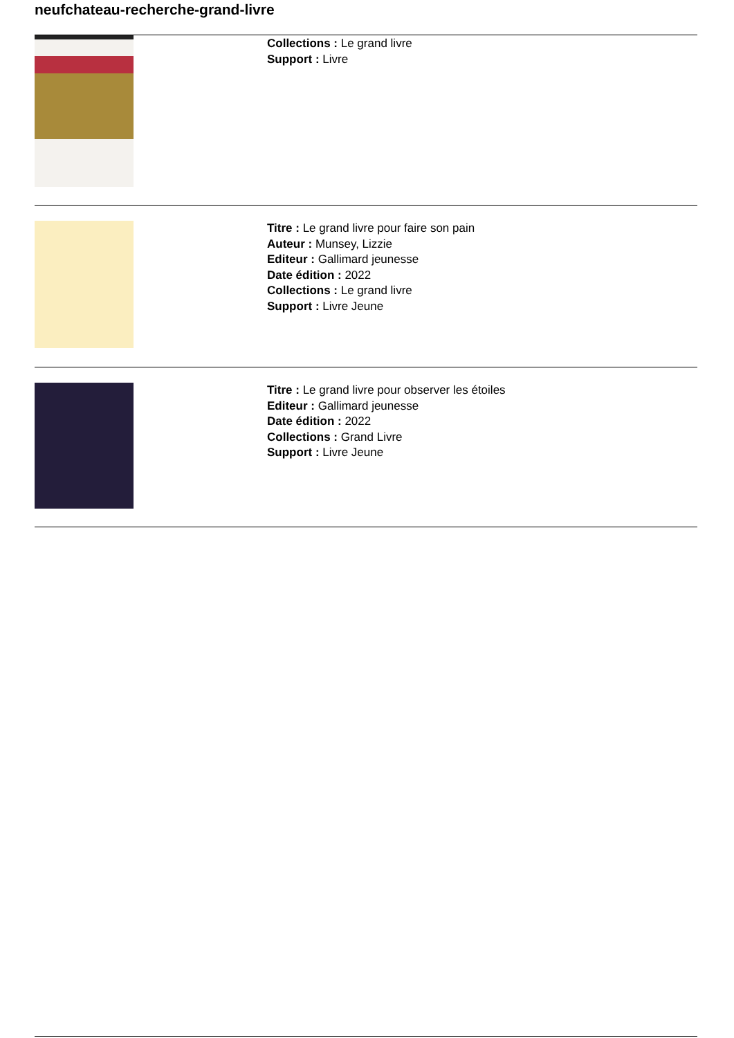neufchateau-recherche-grand-livre
Collections : Le grand livre
Support : Livre
Titre : Le grand livre pour faire son pain
Auteur : Munsey, Lizzie
Editeur : Gallimard jeunesse
Date édition : 2022
Collections : Le grand livre
Support : Livre Jeune
Titre : Le grand livre pour observer les étoiles
Editeur : Gallimard jeunesse
Date édition : 2022
Collections : Grand Livre
Support : Livre Jeune